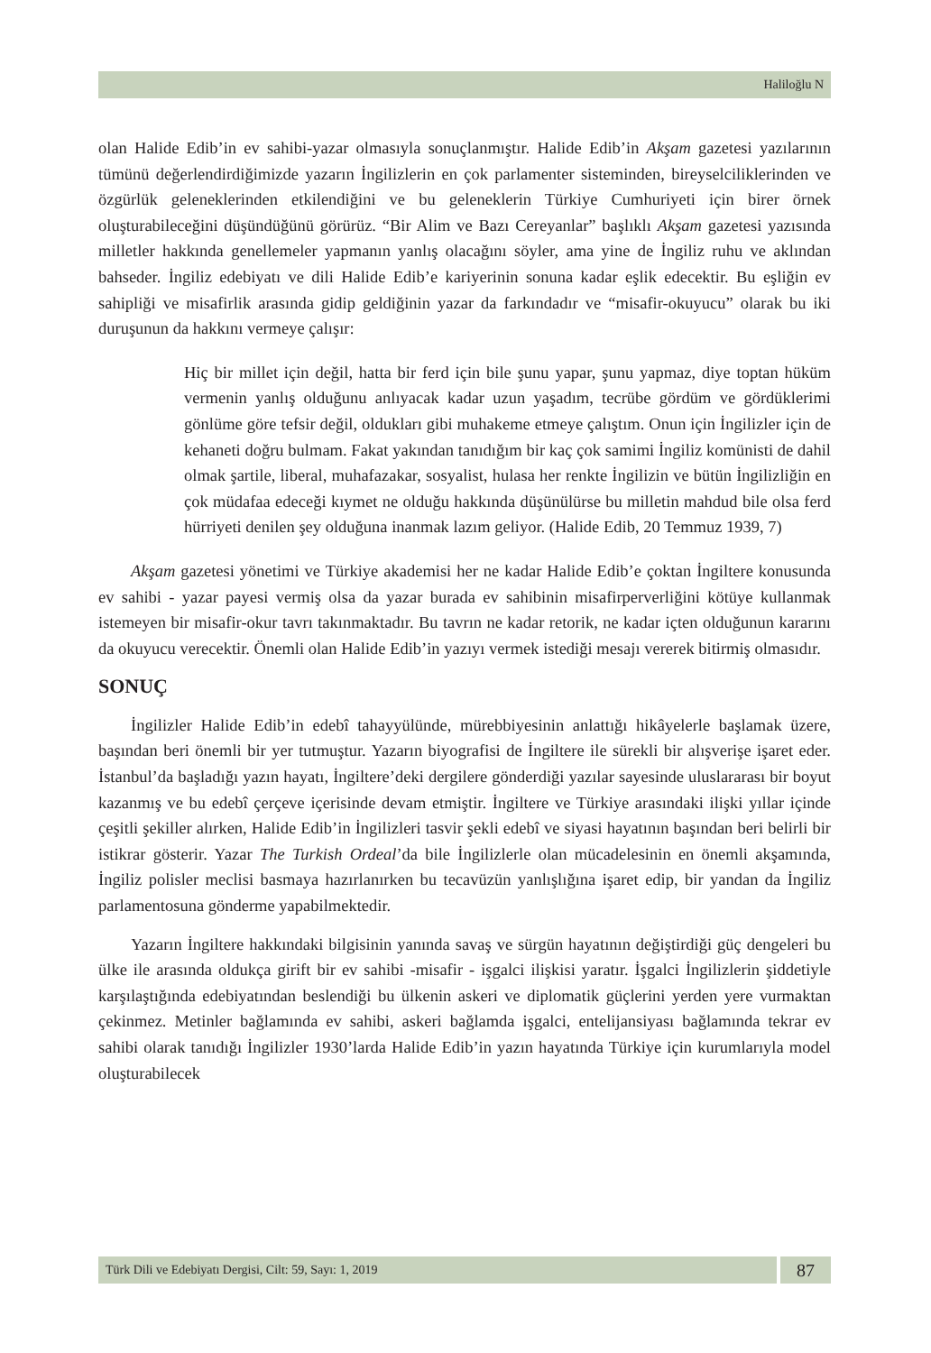Haliloğlu N
olan Halide Edib’in ev sahibi-yazar olmasıyla sonuçlanmıştır. Halide Edib’in Akşam gazetesi yazılarının tümünü değerlendirdiğimizde yazarın İngilizlerin en çok parlamenter sisteminden, bireyselciliklerinden ve özgürlük geleneklerinden etkilendiğini ve bu geleneklerin Türkiye Cumhuriyeti için birer örnek oluşturabileceğini düşündüğünü görürüz. “Bir Alim ve Bazı Cereyanlar” başlıklı Akşam gazetesi yazısında milletler hakkında genellemeler yapmanın yanlış olacağını söyler, ama yine de İngiliz ruhu ve aklından bahseder. İngiliz edebiyatı ve dili Halide Edib’e kariyerinin sonuna kadar eşlik edecektir. Bu eşliğin ev sahipliği ve misafirlik arasında gidip geldiğinin yazar da farkındadır ve “misafir-okuyucu” olarak bu iki duruşunun da hakkını vermeye çalışır:
Hiç bir millet için değil, hatta bir ferd için bile şunu yapar, şunu yapmaz, diye toptan hüküm vermenin yanlış olduğunu anlıyacak kadar uzun yaşadım, tecrübe gördüm ve gördüklerimi gönlüme göre tefsir değil, oldukları gibi muhakeme etmeye çalıştım. Onun için İngilizler için de kehaneti doğru bulmam. Fakat yakından tanıdığım bir kaç çok samimi İngiliz komünisti de dahil olmak şartile, liberal, muhafazakar, sosyalist, hulasa her renkte İngilizin ve bütün İngilizliğin en çok müdafaa edeceği kıymet ne olduğu hakkında düşünülürse bu milletin mahdud bile olsa ferd hürriyeti denilen şey olduğuna inanmak lazım geliyor. (Halide Edib, 20 Temmuz 1939, 7)
Akşam gazetesi yönetimi ve Türkiye akademisi her ne kadar Halide Edib’e çoktan İngiltere konusunda ev sahibi - yazar payesi vermiş olsa da yazar burada ev sahibinin misafirperverliğini kötüye kullanmak istemeyen bir misafir-okur tavrı takınmaktadır. Bu tavrın ne kadar retorik, ne kadar içten olduğunun kararını da okuyucu verecektir. Önemli olan Halide Edib’in yazıyı vermek istediği mesajı vererek bitirmiş olmasıdır.
SONUÇ
İngilizler Halide Edib’in edebî tahayyülünde, mürebbiyesinin anlattığı hikâyelerle başlamak üzere, başından beri önemli bir yer tutmuştur. Yazarın biyografisi de İngiltere ile sürekli bir alışverişe işaret eder. İstanbul’da başladığı yazın hayatı, İngiltere’deki dergilere gönderdiği yazılar sayesinde uluslararası bir boyut kazanmış ve bu edebî çerçeve içerisinde devam etmiştir. İngiltere ve Türkiye arasındaki ilişki yıllar içinde çeşitli şekiller alırken, Halide Edib’in İngilizleri tasvir şekli edebî ve siyasi hayatının başından beri belirli bir istikrar gösterir. Yazar The Turkish Ordeal’da bile İngilizlerle olan mücadelesinin en önemli akşamında, İngiliz polisler meclisi basmaya hazırlanırken bu tecavüzün yanlışlığına işaret edip, bir yandan da İngiliz parlamentosuna gönderme yapabilmektedir.
Yazarın İngiltere hakkındaki bilgisinin yanında savaş ve sürgün hayatının değiştirdiği güç dengeleri bu ülke ile arasında oldukça girift bir ev sahibi -misafir - işgalci ilişkisi yaratır. İşgalci İngilizlerin şiddetiyle karşılaştığında edebiyatından beslendiği bu ülkenin askeri ve diplomatik güçlerini yerden yere vurmaktan çekinmez. Metinler bağlamında ev sahibi, askeri bağlamda işgalci, entelijansiyası bağlamında tekrar ev sahibi olarak tanıdığı İngilizler 1930’larda Halide Edib’in yazın hayatında Türkiye için kurumlarıyla model oluşturabilecek
Türk Dili ve Edebiyatı Dergisi, Cilt: 59, Sayı: 1, 2019
87